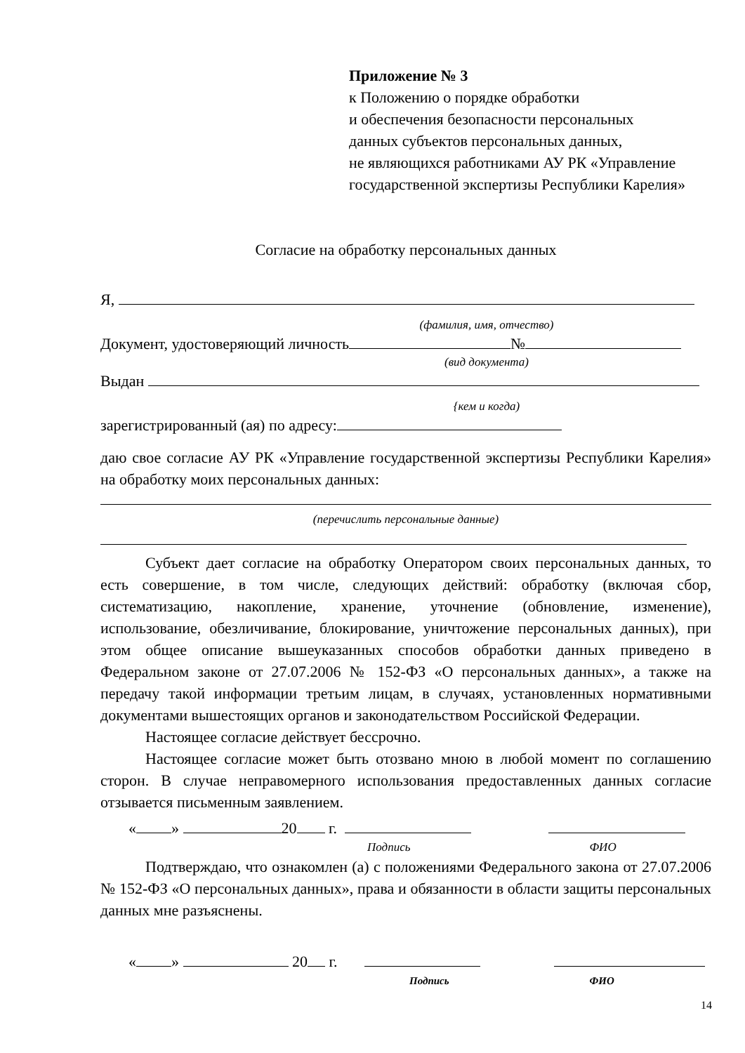Приложение № 3
к Положению о порядке обработки
и обеспечения безопасности персональных
данных субъектов персональных данных,
не являющихся работниками АУ РК «Управление
государственной экспертизы Республики Карелия»
Согласие на обработку персональных данных
Я,
(фамилия, имя, отчество)
Документ, удостоверяющий личность №
(вид документа)
Выдан
{кем и когда)
зарегистрированный (ая) по адресу:
даю свое согласие АУ РК «Управление государственной экспертизы Республики Карелия» на обработку моих персональных данных:
(перечислить персональные данные)
Субъект дает согласие на обработку Оператором своих персональных данных, то есть совершение, в том числе, следующих действий: обработку (включая сбор, систематизацию, накопление, хранение, уточнение (обновление, изменение), использование, обезличивание, блокирование, уничтожение персональных данных), при этом общее описание вышеуказанных способов обработки данных приведено в Федеральном законе от 27.07.2006 № 152-ФЗ «О персональных данных», а также на передачу такой информации третьим лицам, в случаях, установленных нормативными документами вышестоящих органов и законодательством Российской Федерации.
Настоящее согласие действует бессрочно.
Настоящее согласие может быть отозвано мною в любой момент по соглашению сторон. В случае неправомерного использования предоставленных данных согласие отзывается письменным заявлением.
« » 20 г.
Подпись ФИО
Подтверждаю, что ознакомлен (а) с положениями Федерального закона от 27.07.2006 № 152-ФЗ «О персональных данных», права и обязанности в области защиты персональных данных мне разъяснены.
« » 20 г.
Подпись ФИО
14